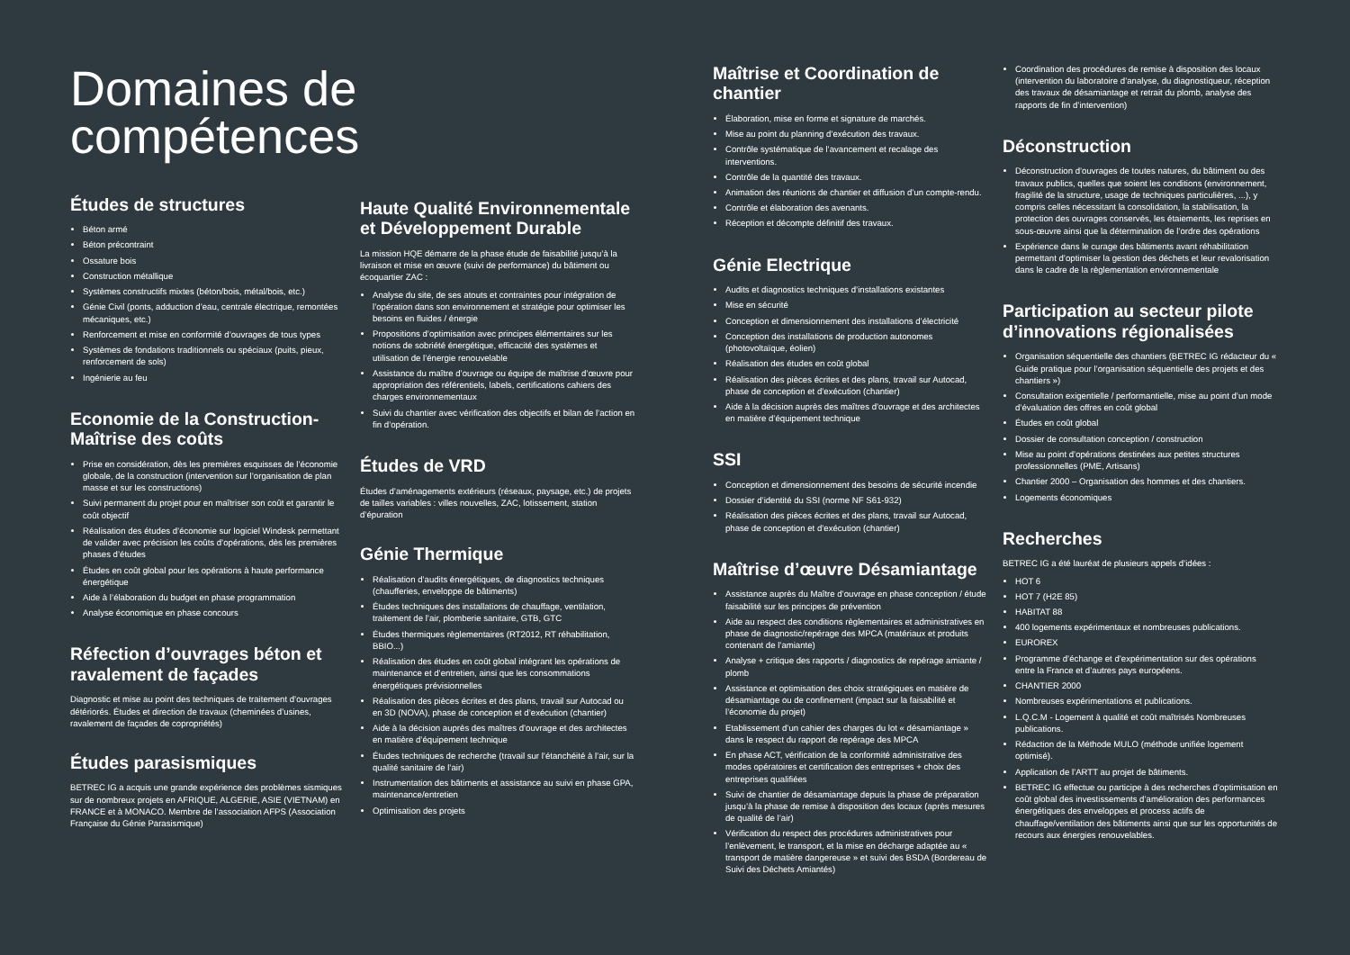Domaines de
compétences
Études de structures
Béton armé
Béton précontraint
Ossature bois
Construction métallique
Systèmes constructifs mixtes (béton/bois, métal/bois, etc.)
Génie Civil (ponts, adduction d’eau, centrale électrique, remontées mécaniques, etc.)
Renforcement et mise en conformité d’ouvrages de tous types
Systèmes de fondations traditionnels ou spéciaux (puits, pieux, renforcement de sols)
Ingénierie au feu
Economie de la Construction-Maîtrise des coûts
Prise en considération, dès les premières esquisses de l’économie globale, de la construction (intervention sur l’organisation de plan masse et sur les constructions)
Suivi permanent du projet pour en maîtriser son coût et garantir le coût objectif
Réalisation des études d’économie sur logiciel Windesk permettant de valider avec précision les coûts d’opérations, dès les premières phases d’études
Études en coût global pour les opérations à haute performance énergétique
Aide à l’élaboration du budget en phase programmation
Analyse économique en phase concours
Réfection d’ouvrages béton et ravalement de façades
Diagnostic et mise au point des techniques de traitement d’ouvrages détériorés. Études et direction de travaux (cheminées d’usines, ravalement de façades de copropriétés)
Études parasismiques
BETREC IG a acquis une grande expérience des problèmes sismiques sur de nombreux projets en AFRIQUE, ALGERIE, ASIE (VIETNAM) en FRANCE et à MONACO. Membre de l’association AFPS (Association Française du Génie Parasismique)
Haute Qualité Environnementale et Développement Durable
La mission HQE démarre de la phase étude de faisabilité jusqu’à la livraison et mise en œuvre (suivi de performance) du bâtiment ou écoquartier ZAC :
Analyse du site, de ses atouts et contraintes pour intégration de l’opération dans son environnement et stratégie pour optimiser les besoins en fluides / énergie
Propositions d’optimisation avec principes élémentaires sur les notions de sobriété énergétique, efficacité des systèmes et utilisation de l’énergie renouvelable
Assistance du maître d’ouvrage ou équipe de maîtrise d’œuvre pour appropriation des référentiels, labels, certifications cahiers des charges environnementaux
Suivi du chantier avec vérification des objectifs et bilan de l’action en fin d’opération.
Études de VRD
Études d’aménagements extérieurs (réseaux, paysage, etc.) de projets de tailles variables : villes nouvelles, ZAC, lotissement, station d’épuration
Génie Thermique
Réalisation d’audits énergétiques, de diagnostics techniques (chaufferies, enveloppe de bâtiments)
Études techniques des installations de chauffage, ventilation, traitement de l’air, plomberie sanitaire, GTB, GTC
Études thermiques règlementaires (RT2012, RT réhabilitation, BBIO...)
Réalisation des études en coût global intégrant les opérations de maintenance et d’entretien, ainsi que les consommations énergétiques prévisionnelles
Réalisation des pièces écrites et des plans, travail sur Autocad ou en 3D (NOVA), phase de conception et d’exécution (chantier)
Aide à la décision auprès des maîtres d’ouvrage et des architectes en matière d’équipement technique
Études techniques de recherche (travail sur l’étanchéité à l’air, sur la qualité sanitaire de l’air)
Instrumentation des bâtiments et assistance au suivi en phase GPA, maintenance/entretien
Optimisation des projets
Maîtrise et Coordination de chantier
Élaboration, mise en forme et signature de marchés.
Mise au point du planning d’exécution des travaux.
Contrôle systématique de l’avancement et recalage des interventions.
Contrôle de la quantité des travaux.
Animation des réunions de chantier et diffusion d’un compte-rendu.
Contrôle et élaboration des avenants.
Réception et décompte définitif des travaux.
Génie Electrique
Audits et diagnostics techniques d’installations existantes
Mise en sécurité
Conception et dimensionnement des installations d’électricité
Conception des installations de production autonomes (photovoltaïque, éolien)
Réalisation des études en coût global
Réalisation des pièces écrites et des plans, travail sur Autocad, phase de conception et d’exécution (chantier)
Aide à la décision auprès des maîtres d’ouvrage et des architectes en matière d’équipement technique
SSI
Conception et dimensionnement des besoins de sécurité incendie
Dossier d’identité du SSI (norme NF S61-932)
Réalisation des pièces écrites et des plans, travail sur Autocad, phase de conception et d’exécution (chantier)
Maîtrise d’œuvre Désamiantage
Assistance auprès du Maître d’ouvrage en phase conception / étude faisabilité sur les principes de prévention
Aide au respect des conditions règlementaires et administratives en phase de diagnostic/repérage des MPCA (matériaux et produits contenant de l’amiante)
Analyse + critique des rapports / diagnostics de repérage amiante / plomb
Assistance et optimisation des choix stratégiques en matière de désamiantage ou de confinement (impact sur la faisabilité et l’économie du projet)
Etablissement d’un cahier des charges du lot « désamiantage » dans le respect du rapport de repérage des MPCA
En phase ACT, vérification de la conformité administrative des modes opératoires et certification des entreprises + choix des entreprises qualifiées
Suivi de chantier de désamiantage depuis la phase de préparation jusqu’à la phase de remise à disposition des locaux (après mesures de qualité de l’air)
Vérification du respect des procédures administratives pour l’enlèvement, le transport, et la mise en décharge adaptée au « transport de matière dangereuse » et suivi des BSDA (Bordereau de Suivi des Déchets Amiantés)
Coordination des procédures de remise à disposition des locaux (intervention du laboratoire d’analyse, du diagnostiqueur, réception des travaux de désamiantage et retrait du plomb, analyse des rapports de fin d’intervention)
Déconstruction
Déconstruction d’ouvrages de toutes natures, du bâtiment ou des travaux publics, quelles que soient les conditions (environnement, fragilité de la structure, usage de techniques particulières, ...), y compris celles nécessitant la consolidation, la stabilisation, la protection des ouvrages conservés, les étaiements, les reprises en sous-œuvre ainsi que la détermination de l’ordre des opérations
Expérience dans le curage des bâtiments avant réhabilitation permettant d’optimiser la gestion des déchets et leur revalorisation dans le cadre de la règlementation environnementale
Participation au secteur pilote d’innovations régionalisées
Organisation séquentielle des chantiers (BETREC IG rédacteur du « Guide pratique pour l’organisation séquentielle des projets et des chantiers »)
Consultation exigentielle / performantielle, mise au point d’un mode d’évaluation des offres en coût global
Études en coût global
Dossier de consultation conception / construction
Mise au point d’opérations destinées aux petites structures professionnelles (PME, Artisans)
Chantier 2000 – Organisation des hommes et des chantiers.
Logements économiques
Recherches
BETREC IG a été lauréat de plusieurs appels d’idées :
HOT 6
HOT 7 (H2E 85)
HABITAT 88
400 logements expérimentaux et nombreuses publications.
EUROREX
Programme d’échange et d’expérimentation sur des opérations entre la France et d’autres pays européens.
CHANTIER 2000
Nombreuses expérimentations et publications.
L.Q.C.M - Logement à qualité et coût maîtrisés Nombreuses publications.
Rédaction de la Méthode MULO (méthode unifiée logement optimisé).
Application de l’ARTT au projet de bâtiments.
BETREC IG effectue ou participe à des recherches d’optimisation en coût global des investissements d’amélioration des performances énergétiques des enveloppes et process actifs de chauffage/ventilation des bâtiments ainsi que sur les opportunités de recours aux énergies renouvelables.